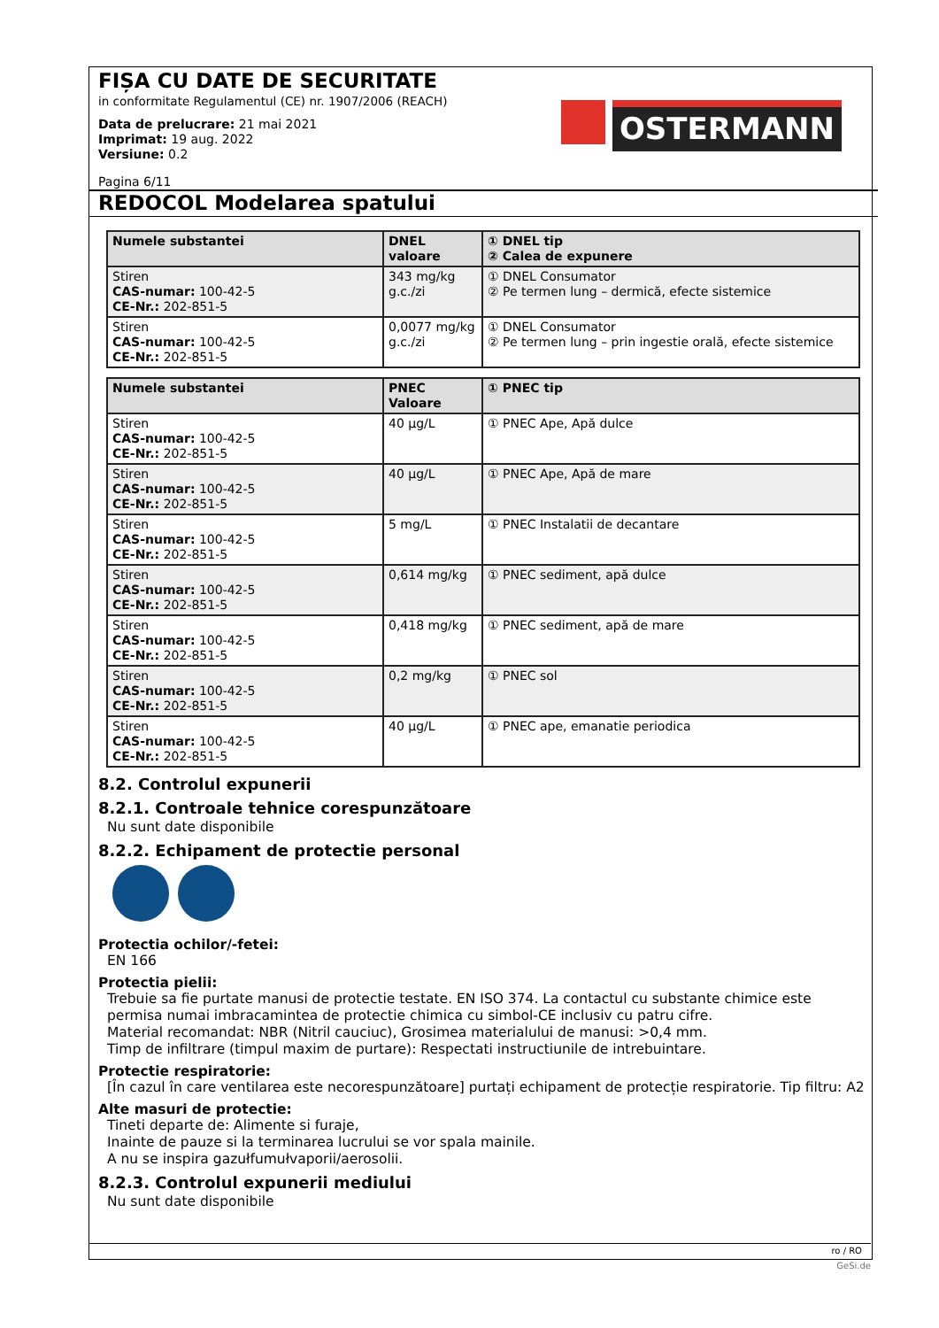FIȘA CU DATE DE SECURITATE
in conformitate Regulamentul (CE) nr. 1907/2006 (REACH)
Data de prelucrare: 21 mai 2021
Imprimat: 19 aug. 2022
Versiune: 0.2
OSTERMANN
Pagina 6/11
REDOCOL Modelarea spatului
| Numele substantei | DNEL valoare | ① DNEL tip ② Calea de expunere |
| --- | --- | --- |
| Stiren CAS-numar: 100-42-5 CE-Nr.: 202-851-5 | 343 mg/kg g.c./zi | ① DNEL Consumator ② Pe termen lung – dermică, efecte sistemice |
| Stiren CAS-numar: 100-42-5 CE-Nr.: 202-851-5 | 0,0077 mg/kg g.c./zi | ① DNEL Consumator ② Pe termen lung – prin ingestie orală, efecte sistemice |
| Numele substantei | PNEC Valoare | ① PNEC tip |
| --- | --- | --- |
| Stiren CAS-numar: 100-42-5 CE-Nr.: 202-851-5 | 40 µg/L | ① PNEC Ape, Apă dulce |
| Stiren CAS-numar: 100-42-5 CE-Nr.: 202-851-5 | 40 µg/L | ① PNEC Ape, Apă de mare |
| Stiren CAS-numar: 100-42-5 CE-Nr.: 202-851-5 | 5 mg/L | ① PNEC Instalatii de decantare |
| Stiren CAS-numar: 100-42-5 CE-Nr.: 202-851-5 | 0,614 mg/kg | ① PNEC sediment, apă dulce |
| Stiren CAS-numar: 100-42-5 CE-Nr.: 202-851-5 | 0,418 mg/kg | ① PNEC sediment, apă de mare |
| Stiren CAS-numar: 100-42-5 CE-Nr.: 202-851-5 | 0,2 mg/kg | ① PNEC sol |
| Stiren CAS-numar: 100-42-5 CE-Nr.: 202-851-5 | 40 µg/L | ① PNEC ape, emanatie periodica |
8.2. Controlul expunerii
8.2.1. Controale tehnice corespunzătoare
Nu sunt date disponibile
8.2.2. Echipament de protectie personal
Protectia ochilor/-fetei:
EN 166
Protectia pielii:
Trebuie sa fie purtate manusi de protectie testate. EN ISO 374. La contactul cu substante chimice este permisa numai imbracamintea de protectie chimica cu simbol-CE inclusiv cu patru cifre.
Material recomandat: NBR (Nitril cauciuc), Grosimea materialului de manusi: >0,4 mm.
Timp de infiltrare (timpul maxim de purtare): Respectati instructiunile de intrebuintare.
Protectie respiratorie:
[În cazul în care ventilarea este necorespunzătoare] purtați echipament de protecție respiratorie. Tip filtru: A2
Alte masuri de protectie:
Tineti departe de: Alimente si furaje,
Inainte de pauze si la terminarea lucrului se vor spala mainile.
A nu se inspira gazułfumułvaporii/aerosolii.
8.2.3. Controlul expunerii mediului
Nu sunt date disponibile
ro / RO
GeSi.de